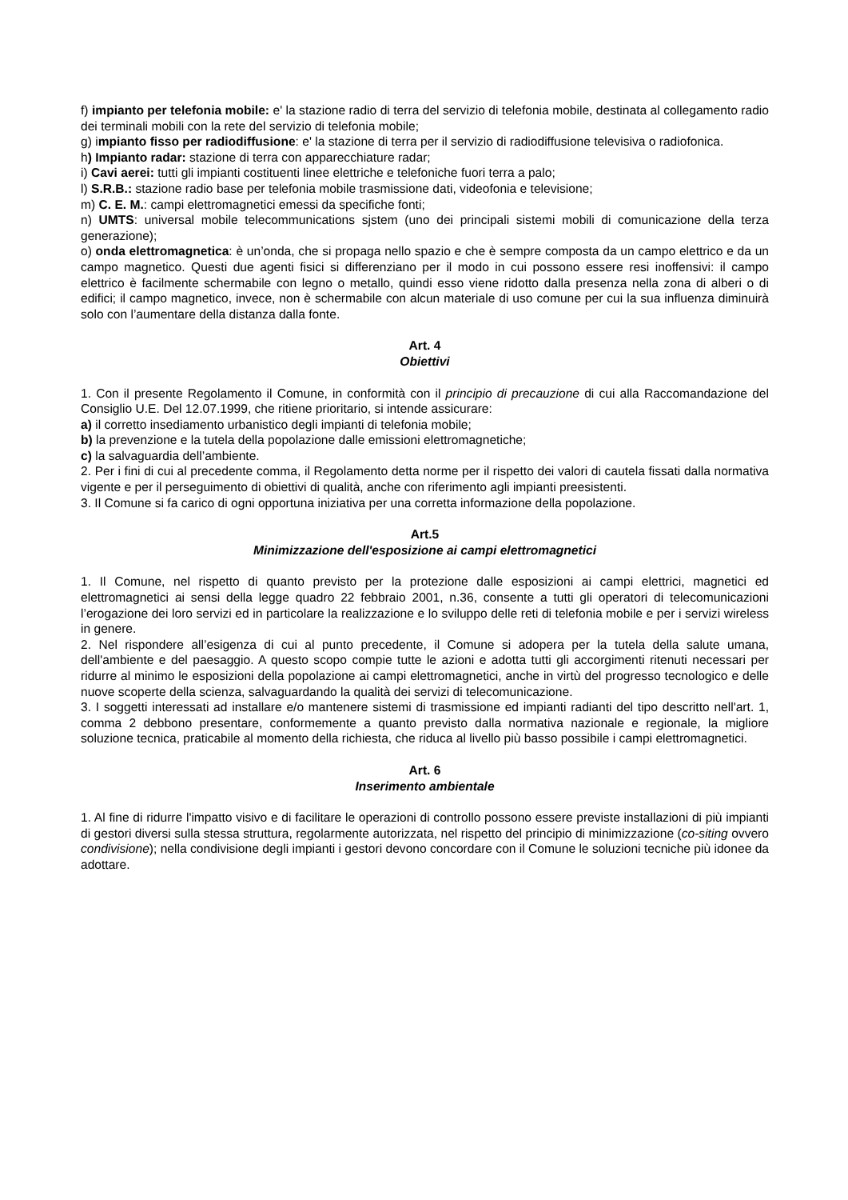f) impianto per telefonia mobile: e' la stazione radio di terra del servizio di telefonia mobile, destinata al collegamento radio dei terminali mobili con la rete del servizio di telefonia mobile;
g) impianto fisso per radiodiffusione: e' la stazione di terra per il servizio di radiodiffusione televisiva o radiofonica.
h) Impianto radar: stazione di terra con apparecchiature radar;
i) Cavi aerei: tutti gli impianti costituenti linee elettriche e telefoniche fuori terra a palo;
l) S.R.B.: stazione radio base per telefonia mobile trasmissione dati, videofonia e televisione;
m) C. E. M.: campi elettromagnetici emessi da specifiche fonti;
n) UMTS: universal mobile telecommunications sjstem (uno dei principali sistemi mobili di comunicazione della terza generazione);
o) onda elettromagnetica: è un’onda, che si propaga nello spazio e che è sempre composta da un campo elettrico e da un campo magnetico. Questi due agenti fisici si differenziano per il modo in cui possono essere resi inoffensivi: il campo elettrico è facilmente schermabile con legno o metallo, quindi esso viene ridotto dalla presenza nella zona di alberi o di edifici; il campo magnetico, invece, non è schermabile con alcun materiale di uso comune per cui la sua influenza diminuirà solo con l’aumentare della distanza dalla fonte.
Art. 4
Obiettivi
1. Con il presente Regolamento il Comune, in conformità con il principio di precauzione di cui alla Raccomandazione del Consiglio U.E. Del 12.07.1999, che ritiene prioritario, si intende assicurare:
a) il corretto insediamento urbanistico degli impianti di telefonia mobile;
b) la prevenzione e la tutela della popolazione dalle emissioni elettromagnetiche;
c) la salvaguardia dell’ambiente.
2. Per i fini di cui al precedente comma, il Regolamento detta norme per il rispetto dei valori di cautela fissati dalla normativa vigente e per il perseguimento di obiettivi di qualità, anche con riferimento agli impianti preesistenti.
3. Il Comune si fa carico di ogni opportuna iniziativa per una corretta informazione della popolazione.
Art.5
Minimizzazione dell'esposizione ai campi elettromagnetici
1. Il Comune, nel rispetto di quanto previsto per la protezione dalle esposizioni ai campi elettrici, magnetici ed elettromagnetici ai sensi della legge quadro 22 febbraio 2001, n.36, consente a tutti gli operatori di telecomunicazioni l’erogazione dei loro servizi ed in particolare la realizzazione e lo sviluppo delle reti di telefonia mobile e per i servizi wireless in genere.
2. Nel rispondere all’esigenza di cui al punto precedente, il Comune si adopera per la tutela della salute umana, dell'ambiente e del paesaggio. A questo scopo compie tutte le azioni e adotta tutti gli accorgimenti ritenuti necessari per ridurre al minimo le esposizioni della popolazione ai campi elettromagnetici, anche in virtù del progresso tecnologico e delle nuove scoperte della scienza, salvaguardando la qualità dei servizi di telecomunicazione.
3. I soggetti interessati ad installare e/o mantenere sistemi di trasmissione ed impianti radianti del tipo descritto nell'art. 1, comma 2 debbono presentare, conformemente a quanto previsto dalla normativa nazionale e regionale, la migliore soluzione tecnica, praticabile al momento della richiesta, che riduca al livello più basso possibile i campi elettromagnetici.
Art. 6
Inserimento ambientale
1. Al fine di ridurre l'impatto visivo e di facilitare le operazioni di controllo possono essere previste installazioni di più impianti di gestori diversi sulla stessa struttura, regolarmente autorizzata, nel rispetto del principio di minimizzazione (co-siting ovvero condivisione); nella condivisione degli impianti i gestori devono concordare con il Comune le soluzioni tecniche più idonee da adottare.